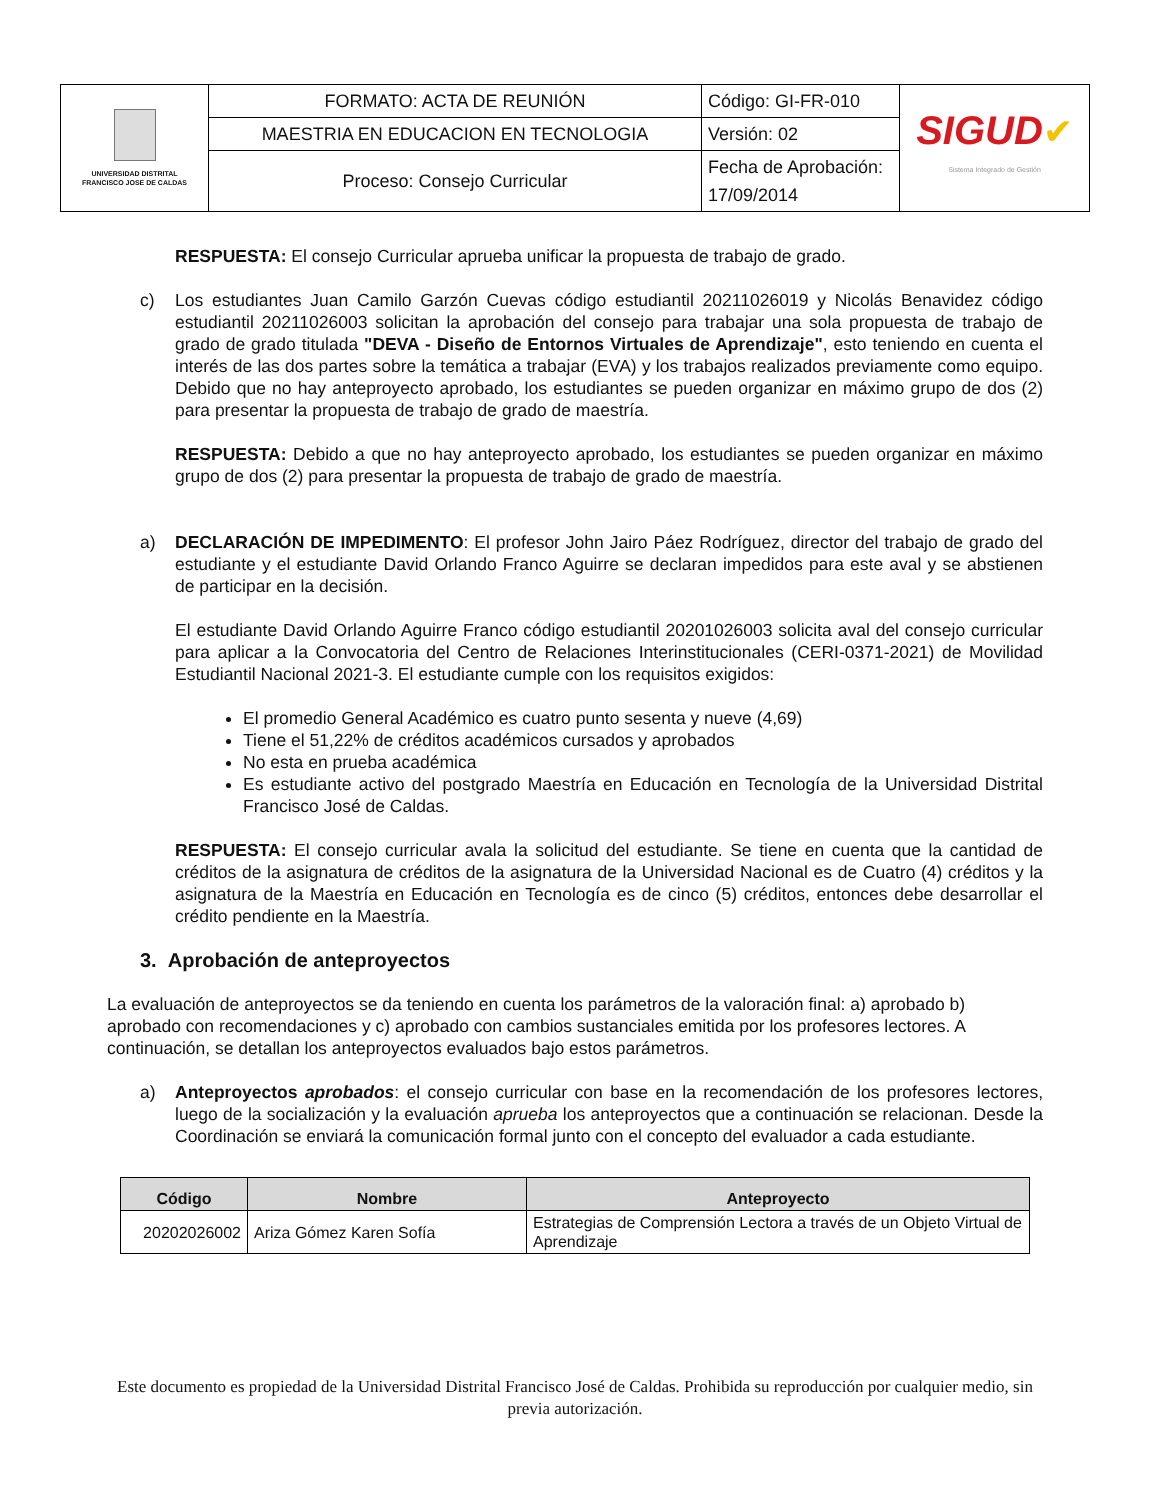| UNIVERSIDAD DISTRITAL FRANCISCO JOSE DE CALDAS | FORMATO: ACTA DE REUNIÓN | Código: GI-FR-010 | SIGUD ✔ Sistema Integrado de Gestión |
| | MAESTRIA EN EDUCACION EN TECNOLOGIA | Versión: 02 | |
| | Proceso: Consejo Curricular | Fecha de Aprobación: 17/09/2014 | |
RESPUESTA: El consejo Curricular aprueba unificar la propuesta de trabajo de grado.
c) Los estudiantes Juan Camilo Garzón Cuevas código estudiantil 20211026019 y Nicolás Benavidez código estudiantil 20211026003 solicitan la aprobación del consejo para trabajar una sola propuesta de trabajo de grado de grado titulada "DEVA - Diseño de Entornos Virtuales de Aprendizaje", esto teniendo en cuenta el interés de las dos partes sobre la temática a trabajar (EVA) y los trabajos realizados previamente como equipo. Debido que no hay anteproyecto aprobado, los estudiantes se pueden organizar en máximo grupo de dos (2) para presentar la propuesta de trabajo de grado de maestría.
RESPUESTA: Debido a que no hay anteproyecto aprobado, los estudiantes se pueden organizar en máximo grupo de dos (2) para presentar la propuesta de trabajo de grado de maestría.
a) DECLARACIÓN DE IMPEDIMENTO: El profesor John Jairo Páez Rodríguez, director del trabajo de grado del estudiante y el estudiante David Orlando Franco Aguirre se declaran impedidos para este aval y se abstienen de participar en la decisión.
El estudiante David Orlando Aguirre Franco código estudiantil 20201026003 solicita aval del consejo curricular para aplicar a la Convocatoria del Centro de Relaciones Interinstitucionales (CERI-0371-2021) de Movilidad Estudiantil Nacional 2021-3. El estudiante cumple con los requisitos exigidos:
El promedio General Académico es cuatro punto sesenta y nueve (4,69)
Tiene el 51,22% de créditos académicos cursados y aprobados
No esta en prueba académica
Es estudiante activo del postgrado Maestría en Educación en Tecnología de la Universidad Distrital Francisco José de Caldas.
RESPUESTA: El consejo curricular avala la solicitud del estudiante. Se tiene en cuenta que la cantidad de créditos de la asignatura de créditos de la asignatura de la Universidad Nacional es de Cuatro (4) créditos y la asignatura de la Maestría en Educación en Tecnología es de cinco (5) créditos, entonces debe desarrollar el crédito pendiente en la Maestría.
3. Aprobación de anteproyectos
La evaluación de anteproyectos se da teniendo en cuenta los parámetros de la valoración final: a) aprobado b) aprobado con recomendaciones y c) aprobado con cambios sustanciales emitida por los profesores lectores. A continuación, se detallan los anteproyectos evaluados bajo estos parámetros.
a) Anteproyectos aprobados: el consejo curricular con base en la recomendación de los profesores lectores, luego de la socialización y la evaluación aprueba los anteproyectos que a continuación se relacionan. Desde la Coordinación se enviará la comunicación formal junto con el concepto del evaluador a cada estudiante.
| Código | Nombre | Anteproyecto |
| --- | --- | --- |
| 20202026002 | Ariza Gómez Karen Sofía | Estrategias de Comprensión Lectora a través de un Objeto Virtual de Aprendizaje |
Este documento es propiedad de la Universidad Distrital Francisco José de Caldas. Prohibida su reproducción por cualquier medio, sin previa autorización.